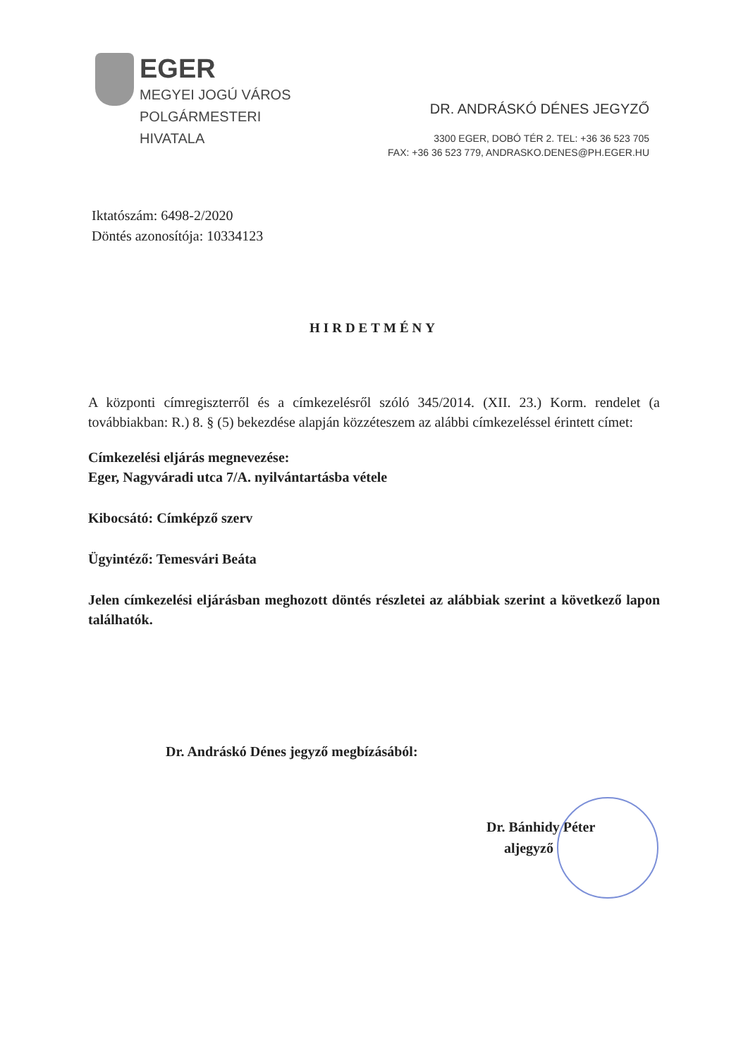EGER
MEGYEI JOGÚ VÁROS
POLGÁRMESTERI
HIVATALA
DR. ANDRÁSKÓ DÉNES JEGYZŐ
3300 EGER, DOBÓ TÉR 2. TEL: +36 36 523 705
FAX: +36 36 523 779, ANDRASKO.DENES@PH.EGER.HU
Iktatószám: 6498-2/2020
Döntés azonosítója: 10334123
HIRDETMÉNY
A központi címregiszterről és a címkezelésről szóló 345/2014. (XII. 23.) Korm. rendelet (a továbbiakban: R.) 8. § (5) bekezdése alapján közzéteszem az alábbi címkezeléssel érintett címet:
Címkezelési eljárás megnevezése:
Eger, Nagyváradi utca 7/A. nyilvántartásba vétele
Kibocsátó: Címképző szerv
Ügyintéző: Temesvári Beáta
Jelen címkezelési eljárásban meghozott döntés részletei az alábbiak szerint a következő lapon találhatók.
Dr. Andráskó Dénes jegyző megbízásából:
Dr. Bánhidy Péter
aljegyző